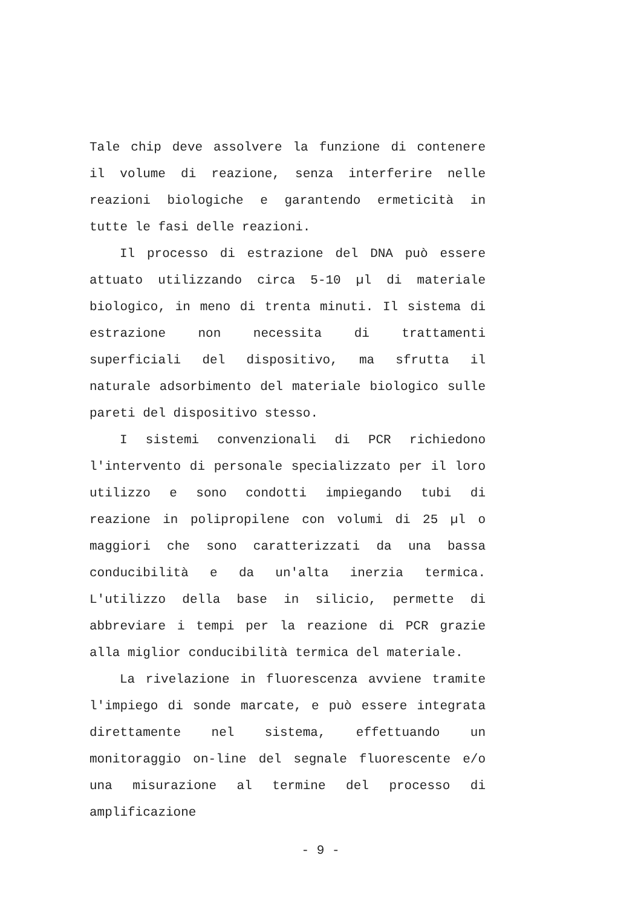Tale chip deve assolvere la funzione di contenere il volume di reazione, senza interferire nelle reazioni biologiche e garantendo ermeticità in tutte le fasi delle reazioni.
Il processo di estrazione del DNA può essere attuato utilizzando circa 5-10 µl di materiale biologico, in meno di trenta minuti. Il sistema di estrazione non necessita di trattamenti superficiali del dispositivo, ma sfrutta il naturale adsorbimento del materiale biologico sulle pareti del dispositivo stesso.
I sistemi convenzionali di PCR richiedono l'intervento di personale specializzato per il loro utilizzo e sono condotti impiegando tubi di reazione in polipropilene con volumi di 25 µl o maggiori che sono caratterizzati da una bassa conducibilità e da un'alta inerzia termica. L'utilizzo della base in silicio, permette di abbreviare i tempi per la reazione di PCR grazie alla miglior conducibilità termica del materiale.
La rivelazione in fluorescenza avviene tramite l'impiego di sonde marcate, e può essere integrata direttamente nel sistema, effettuando un monitoraggio on-line del segnale fluorescente e/o una misurazione al termine del processo di amplificazione
- 9 -